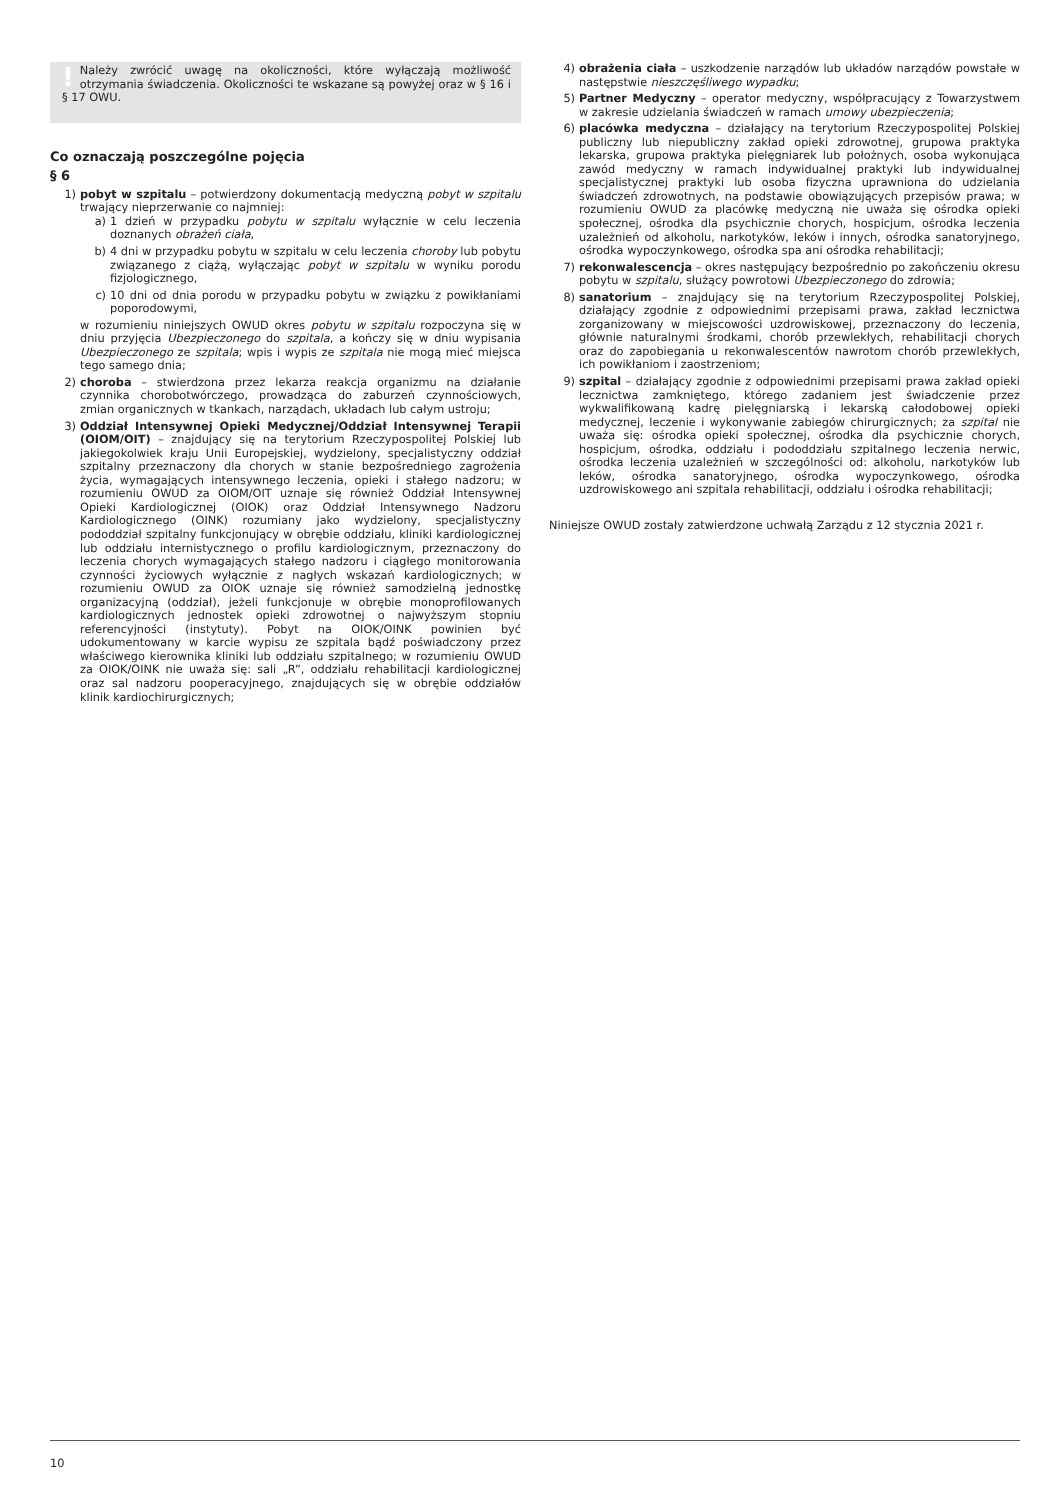! Należy zwrócić uwagę na okoliczności, które wyłączają możliwość otrzymania świadczenia. Okoliczności te wskazane są powyżej oraz w § 16 i § 17 OWU.
Co oznaczają poszczególne pojęcia
§ 6
1) pobyt w szpitalu – potwierdzony dokumentacją medyczną pobyt w szpitalu trwający nieprzerwanie co najmniej:
a) 1 dzień w przypadku pobytu w szpitalu wyłącznie w celu leczenia doznanych obrażeń ciała,
b) 4 dni w przypadku pobytu w szpitalu w celu leczenia choroby lub pobytu związanego z ciążą, wyłączając pobyt w szpitalu w wyniku porodu fizjologicznego,
c) 10 dni od dnia porodu w przypadku pobytu w związku z powikłaniami poporodowymi,
w rozumieniu niniejszych OWUD okres pobytu w szpitalu rozpoczyna się w dniu przyjęcia Ubezpieczonego do szpitala, a kończy się w dniu wypisania Ubezpieczonego ze szpitala; wpis i wypis ze szpitala nie mogą mieć miejsca tego samego dnia;
2) choroba – stwierdzona przez lekarza reakcja organizmu na działanie czynnika chorobotwórczego, prowadząca do zaburzeń czynnościowych, zmian organicznych w tkankach, narządach, układach lub całym ustroju;
3) Oddział Intensywnej Opieki Medycznej/Oddział Intensywnej Terapii (OIOM/OIT) – znajdujący się na terytorium Rzeczypospolitej Polskiej lub jakiegokolwiek kraju Unii Europejskiej, wydzielony, specjalistyczny oddział szpitalny przeznaczony dla chorych w stanie bezpośredniego zagrożenia życia, wymagających intensywnego leczenia, opieki i stałego nadzoru; w rozumieniu OWUD za OIOM/OIT uznaje się również Oddział Intensywnej Opieki Kardiologicznej (OIOK) oraz Oddział Intensywnego Nadzoru Kardiologicznego (OINK) rozumiany jako wydzielony, specjalistyczny pododdział szpitalny funkcjonujący w obrębie oddziału, kliniki kardiologicznej lub oddziału internistycznego o profilu kardiologicznym, przeznaczony do leczenia chorych wymagających stałego nadzoru i ciągłego monitorowania czynności życiowych wyłącznie z nagłych wskazań kardiologicznych; w rozumieniu OWUD za OIOK uznaje się również samodzielną jednostkę organizacyjną (oddział), jeżeli funkcjonuje w obrębie monoprofilowanych kardiologicznych jednostek opieki zdrowotnej o najwyższym stopniu referencyjności (instytuty). Pobyt na OIOK/OINK powinien być udokumentowany w karcie wypisu ze szpitala bądź poświadczony przez właściwego kierownika kliniki lub oddziału szpitalnego; w rozumieniu OWUD za OIOK/OINK nie uważa się: sali „R”, oddziału rehabilitacji kardiologicznej oraz sal nadzoru pooperacyjnego, znajdujących się w obrębie oddziałów klinik kardiochirurgicznych;
4) obrażenia ciała – uszkodzenie narządów lub układów narządów powstałe w następstwie nieszczęśliwego wypadku;
5) Partner Medyczny – operator medyczny, współpracujący z Towarzystwem w zakresie udzielania świadczeń w ramach umowy ubezpieczenia;
6) placówka medyczna – działający na terytorium Rzeczypospolitej Polskiej publiczny lub niepubliczny zakład opieki zdrowotnej, grupowa praktyka lekarska, grupowa praktyka pielęgniarek lub położnych, osoba wykonująca zawód medyczny w ramach indywidualnej praktyki lub indywidualnej specjalistycznej praktyki lub osoba fizyczna uprawniona do udzielania świadczeń zdrowotnych, na podstawie obowiązujących przepisów prawa; w rozumieniu OWUD za placówkę medyczną nie uważa się ośrodka opieki społecznej, ośrodka dla psychicznie chorych, hospicjum, ośrodka leczenia uzależnień od alkoholu, narkotyków, leków i innych, ośrodka sanatoryjnego, ośrodka wypoczynkowego, ośrodka spa ani ośrodka rehabilitacji;
7) rekonwalescencja – okres następujący bezpośrednio po zakończeniu okresu pobytu w szpitalu, służący powrotowi Ubezpieczonego do zdrowia;
8) sanatorium – znajdujący się na terytorium Rzeczypospolitej Polskiej, działający zgodnie z odpowiednimi przepisami prawa, zakład lecznictwa zorganizowany w miejscowości uzdrowiskowej, przeznaczony do leczenia, głównie naturalnymi środkami, chorób przewlekłych, rehabilitacji chorych oraz do zapobiegania u rekonwalescentów nawrotom chorób przewlekłych, ich powikłaniom i zaostrzeniom;
9) szpital – działający zgodnie z odpowiednimi przepisami prawa zakład opieki lecznictwa zamkniętego, którego zadaniem jest świadczenie przez wykwalifikowaną kadrę pielęgniarską i lekarską całodobowej opieki medycznej, leczenie i wykonywanie zabiegów chirurgicznych; za szpital nie uważa się: ośrodka opieki społecznej, ośrodka dla psychicznie chorych, hospicjum, ośrodka, oddziału i pododdziału szpitalnego leczenia nerwic, ośrodka leczenia uzależnień w szczególności od: alkoholu, narkotyków lub leków, ośrodka sanatoryjnego, ośrodka wypoczynkowego, ośrodka uzdrowiskowego ani szpitala rehabilitacji, oddziału i ośrodka rehabilitacji;
Niniejsze OWUD zostały zatwierdzone uchwałą Zarządu z 12 stycznia 2021 r.
10